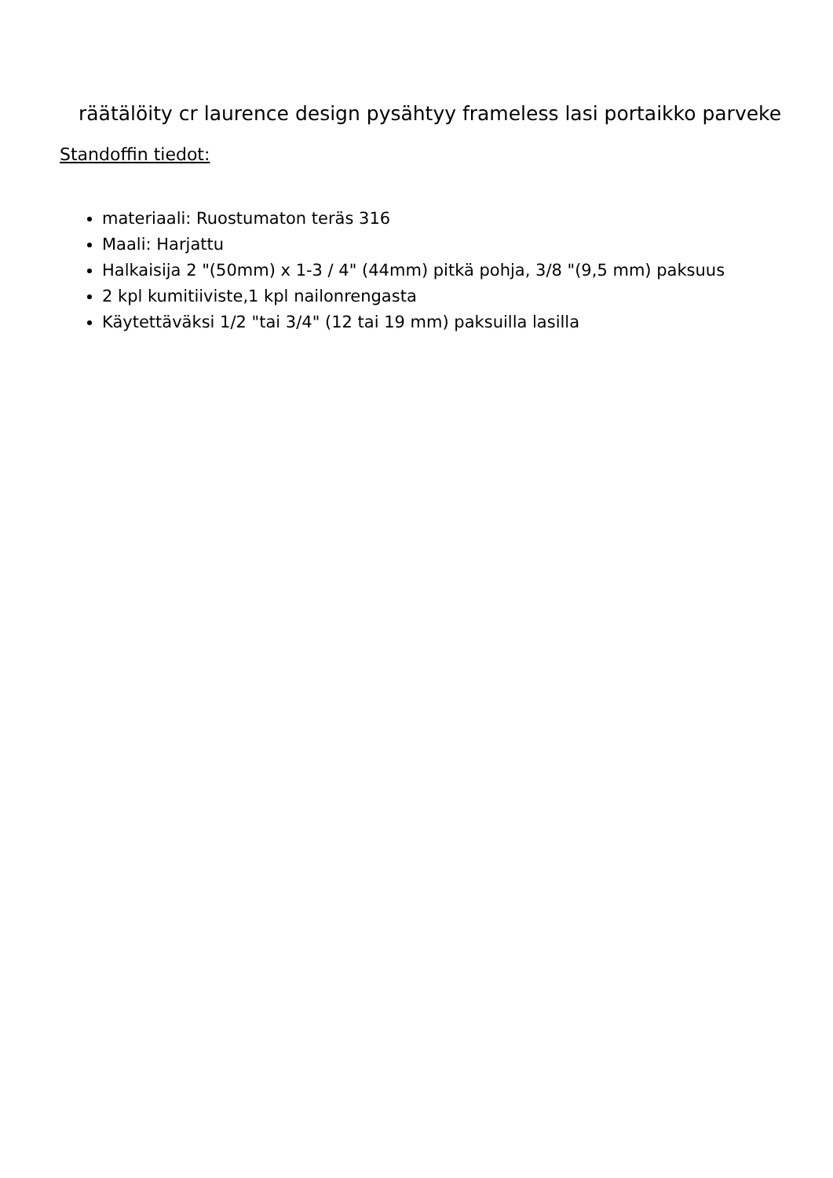räätälöity cr laurence design pysähtyy frameless lasi portaikko parveke
Standoffin tiedot:
materiaali: Ruostumaton teräs 316
Maali: Harjattu
Halkaisija 2 "(50mm) x 1-3 / 4" (44mm) pitkä pohja, 3/8 "(9,5 mm) paksuus
2 kpl kumitiiviste,1 kpl nailonrengasta
Käytettäväksi 1/2 "tai 3/4" (12 tai 19 mm) paksuilla lasilla